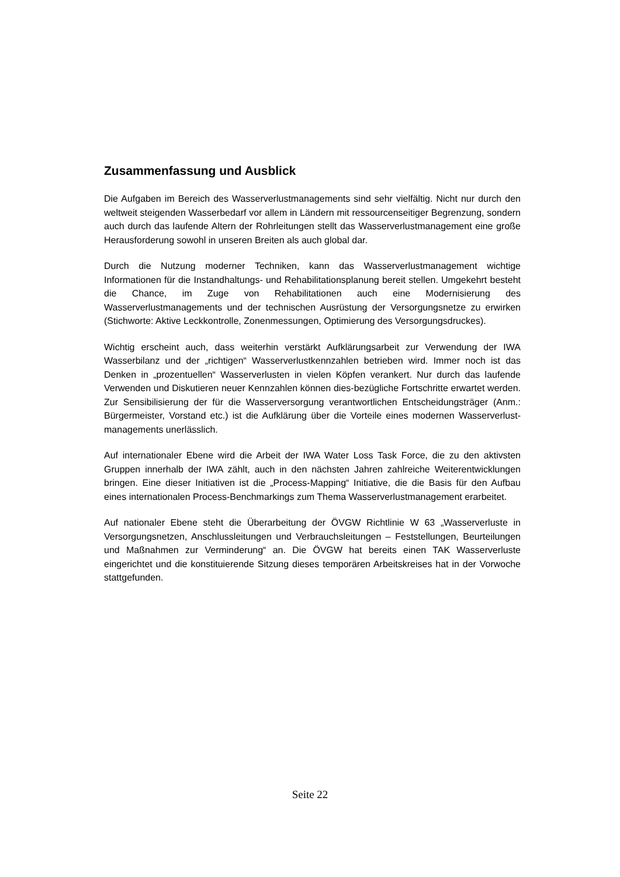Zusammenfassung und Ausblick
Die Aufgaben im Bereich des Wasserverlustmanagements sind sehr vielfältig. Nicht nur durch den weltweit steigenden Wasserbedarf vor allem in Ländern mit ressourcenseitiger Begrenzung, sondern auch durch das laufende Altern der Rohrleitungen stellt das Wasserverlustmanagement eine große Herausforderung sowohl in unseren Breiten als auch global dar.
Durch die Nutzung moderner Techniken, kann das Wasserverlustmanagement wichtige Informationen für die Instandhaltungs- und Rehabilitationsplanung bereit stellen. Umgekehrt besteht die Chance, im Zuge von Rehabilitationen auch eine Modernisierung des Wasserverlustmanagements und der technischen Ausrüstung der Versorgungsnetze zu erwirken (Stichworte: Aktive Leckkontrolle, Zonenmessungen, Optimierung des Versorgungsdruckes).
Wichtig erscheint auch, dass weiterhin verstärkt Aufklärungsarbeit zur Verwendung der IWA Wasserbilanz und der „richtigen“ Wasserverlustkennzahlen betrieben wird. Immer noch ist das Denken in „prozentuellen“ Wasserverlusten in vielen Köpfen verankert. Nur durch das laufende Verwenden und Diskutieren neuer Kennzahlen können dies-bezügliche Fortschritte erwartet werden. Zur Sensibilisierung der für die Wasserversorgung verantwortlichen Entscheidungsträger (Anm.: Bürgermeister, Vorstand etc.) ist die Aufklärung über die Vorteile eines modernen Wasserverlust-managements unerlässlich.
Auf internationaler Ebene wird die Arbeit der IWA Water Loss Task Force, die zu den aktivsten Gruppen innerhalb der IWA zählt, auch in den nächsten Jahren zahlreiche Weiterentwicklungen bringen. Eine dieser Initiativen ist die „Process-Mapping“ Initiative, die die Basis für den Aufbau eines internationalen Process-Benchmarkings zum Thema Wasserverlustmanagement erarbeitet.
Auf nationaler Ebene steht die Überarbeitung der ÖVGW Richtlinie W 63 „Wasserverluste in Versorgungsnetzen, Anschlussleitungen und Verbrauchsleitungen – Feststellungen, Beurteilungen und Maßnahmen zur Verminderung“ an. Die ÖVGW hat bereits einen TAK Wasserverluste eingerichtet und die konstituierende Sitzung dieses temporären Arbeitskreises hat in der Vorwoche stattgefunden.
Seite 22